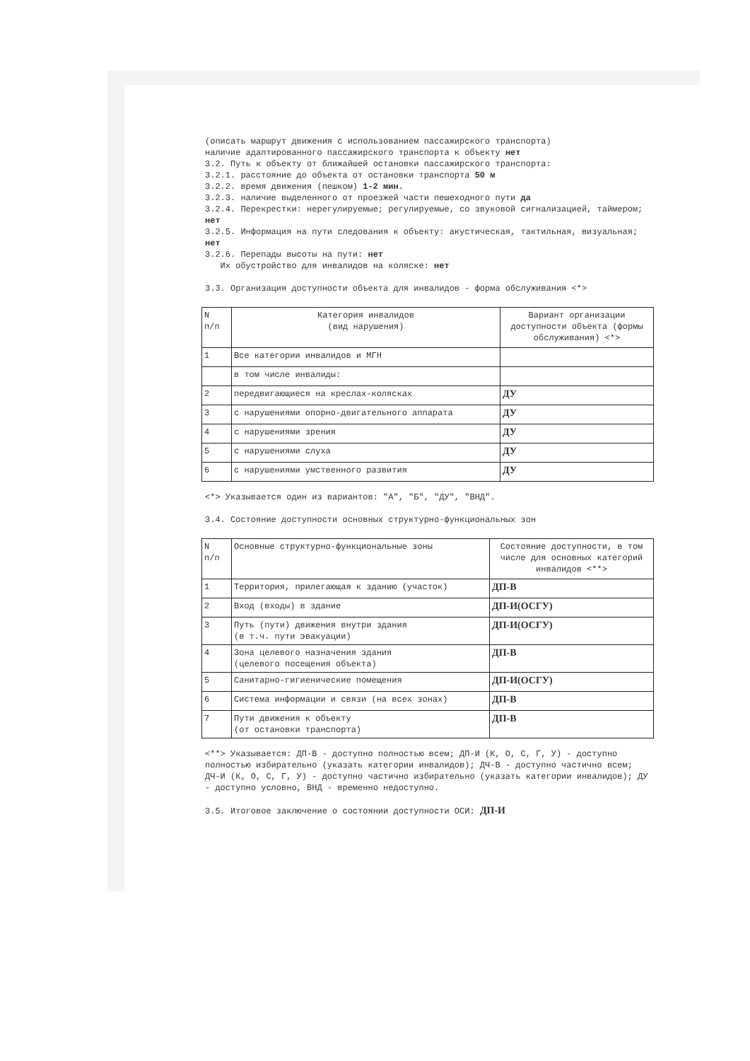(описать маршрут движения с использованием пассажирского транспорта)
наличие адаптированного пассажирского транспорта к объекту нет
3.2. Путь к объекту от ближайшей остановки пассажирского транспорта:
3.2.1. расстояние до объекта от остановки транспорта 50 м
3.2.2. время движения (пешком) 1-2 мин.
3.2.3. наличие выделенного от проезжей части пешеходного пути да
3.2.4. Перекрестки: нерегулируемые; регулируемые, со звуковой сигнализацией, таймером; нет
3.2.5. Информация на пути следования к объекту: акустическая, тактильная, визуальная; нет
3.2.6. Перепады высоты на пути: нет
Их обустройство для инвалидов на коляске: нет
3.3. Организация доступности объекта для инвалидов - форма обслуживания <*>
| N п/п | Категория инвалидов (вид нарушения) | Вариант организации доступности объекта (формы обслуживания) <*> |
| 1 | Все категории инвалидов и МГН | |
| | в том числе инвалиды: | |
| 2 | передвигающиеся на креслах-колясках | ДУ |
| 3 | с нарушениями опорно-двигательного аппарата | ДУ |
| 4 | с нарушениями зрения | ДУ |
| 5 | с нарушениями слуха | ДУ |
| 6 | с нарушениями умственного развития | ДУ |
<*> Указывается один из вариантов: "А", "Б", "ДУ", "ВНД".
3.4. Состояние доступности основных структурно-функциональных зон
| N п/п | Основные структурно-функциональные зоны | Состояние доступности, в том числе для основных категорий инвалидов <**> |
| 1 | Территория, прилегающая к зданию (участок) | ДП-В |
| 2 | Вход (входы) в здание | ДП-И(ОСГУ) |
| 3 | Путь (пути) движения внутри здания (в т.ч. пути эвакуации) | ДП-И(ОСГУ) |
| 4 | Зона целевого назначения здания (целевого посещения объекта) | ДП-В |
| 5 | Санитарно-гигиенические помещения | ДП-И(ОСГУ) |
| 6 | Система информации и связи (на всех зонах) | ДП-В |
| 7 | Пути движения к объекту (от остановки транспорта) | ДП-В |
<**> Указывается: ДП-В - доступно полностью всем; ДП-И (К, О, С, Г, У) - доступно полностью избирательно (указать категории инвалидов); ДЧ-В - доступно частично всем; ДЧ-И (К, О, С, Г, У) - доступно частично избирательно (указать категории инвалидов); ДУ - доступно условно, ВНД - временно недоступно.
3.5. Итоговое заключение о состоянии доступности ОСИ: ДП-И